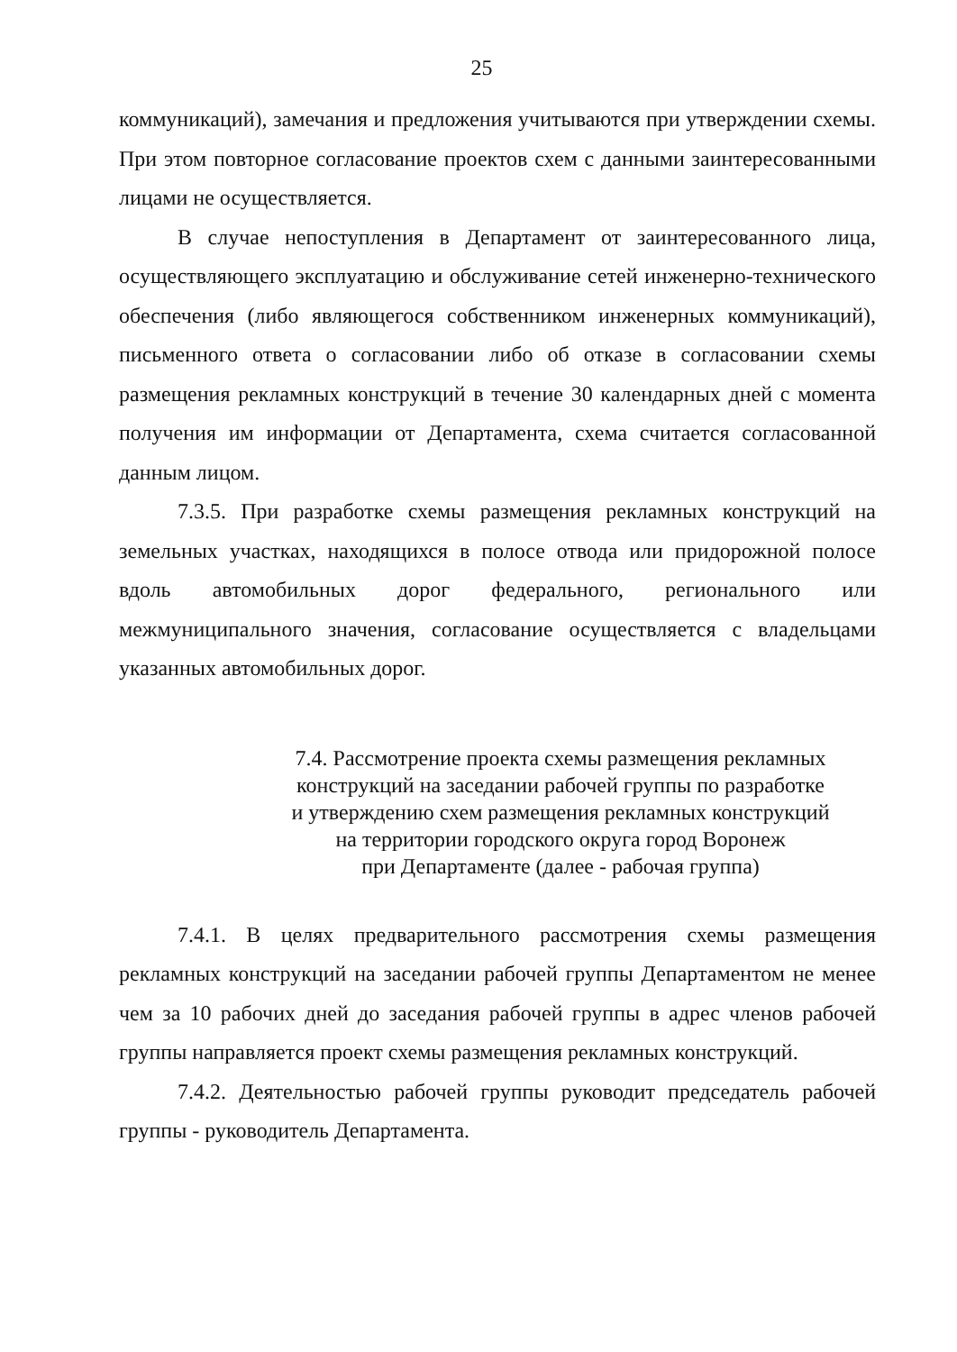25
коммуникаций), замечания и предложения учитываются при утверждении схемы. При этом повторное согласование проектов схем с данными заинтересованными лицами не осуществляется.
В случае непоступления в Департамент от заинтересованного лица, осуществляющего эксплуатацию и обслуживание сетей инженерно-технического обеспечения (либо являющегося собственником инженерных коммуникаций), письменного ответа о согласовании либо об отказе в согласовании схемы размещения рекламных конструкций в течение 30 календарных дней с момента получения им информации от Департамента, схема считается согласованной данным лицом.
7.3.5. При разработке схемы размещения рекламных конструкций на земельных участках, находящихся в полосе отвода или придорожной полосе вдоль автомобильных дорог федерального, регионального или межмуниципального значения, согласование осуществляется с владельцами указанных автомобильных дорог.
7.4. Рассмотрение проекта схемы размещения рекламных
конструкций на заседании рабочей группы по разработке
и утверждению схем размещения рекламных конструкций
на территории городского округа город Воронеж
при Департаменте (далее - рабочая группа)
7.4.1. В целях предварительного рассмотрения схемы размещения рекламных конструкций на заседании рабочей группы Департаментом не менее чем за 10 рабочих дней до заседания рабочей группы в адрес членов рабочей группы направляется проект схемы размещения рекламных конструкций.
7.4.2. Деятельностью рабочей группы руководит председатель рабочей группы - руководитель Департамента.